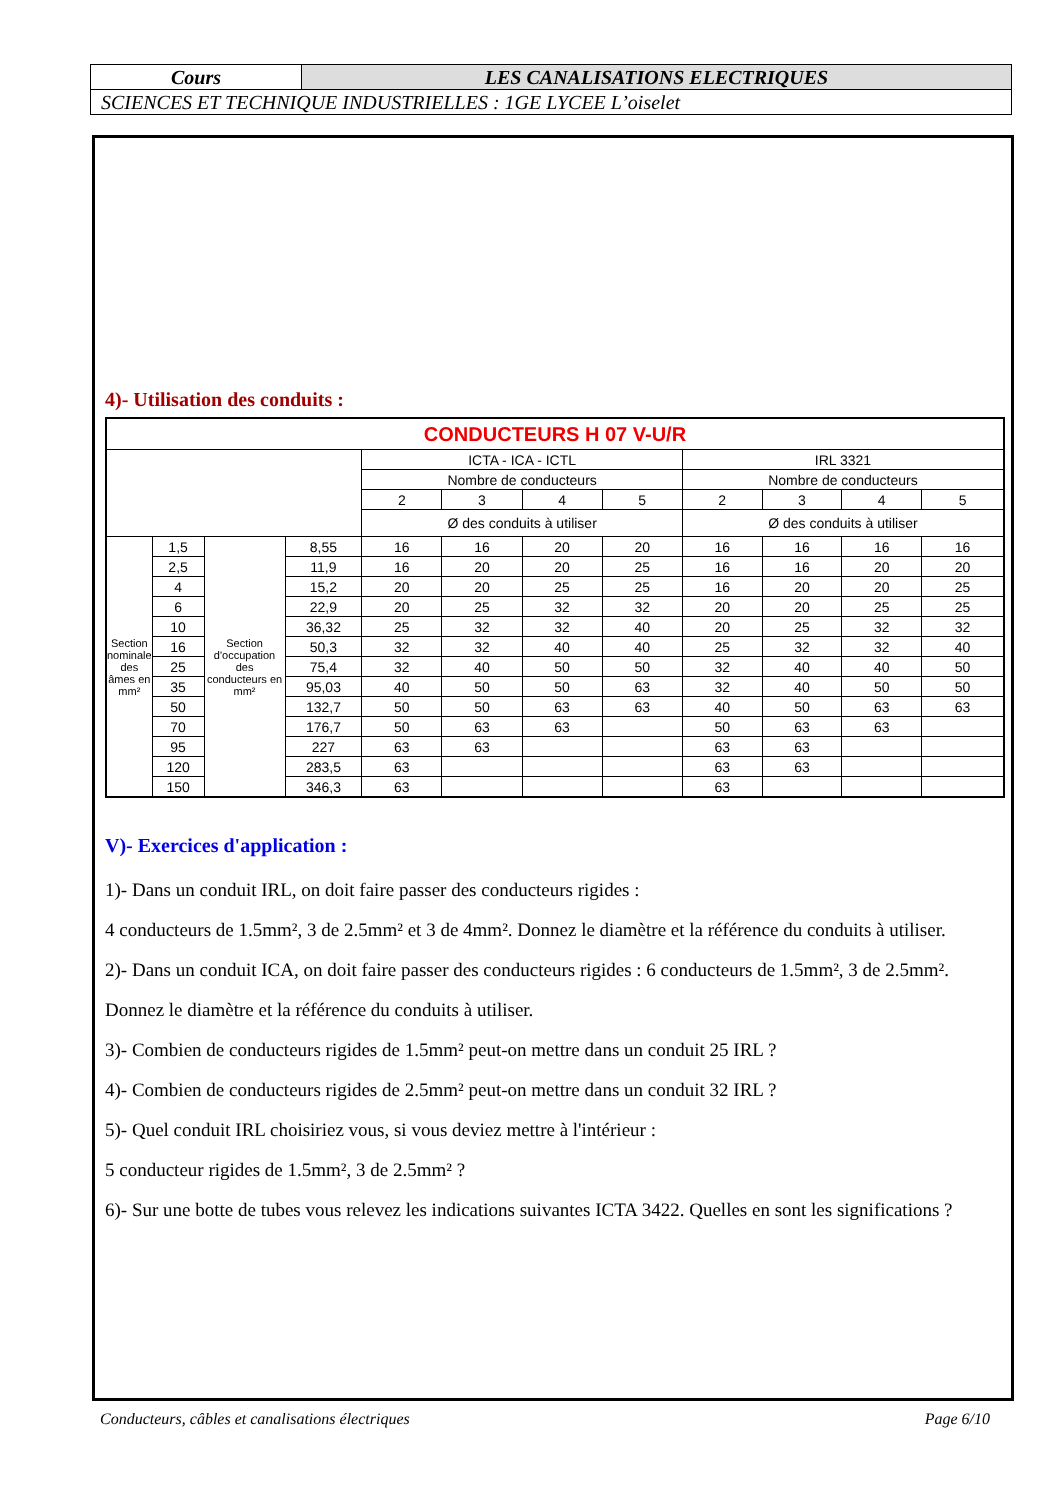| Cours | LES CANALISATIONS ELECTRIQUES |
| SCIENCES ET TECHNIQUE INDUSTRIELLES : 1GE LYCEE L’oiselet | |
4)- Utilisation des conduits :
| CONDUCTEURS H 07 V-U/R | | | | | | | | | | | |
| --- | --- | --- | --- | --- | --- | --- | --- | --- | --- | --- | --- |
| | | | | ICTA - ICA - ICTL | | | | IRL 3321 | | | |
| | | | | Nombre de conducteurs | | | | Nombre de conducteurs | | | |
| | | | | 2 | 3 | 4 | 5 | 2 | 3 | 4 | 5 |
| | | | | Ø des conduits à utiliser | | | | Ø des conduits à utiliser | | | |
| Section nominale des âmes en mm² | 1,5 | Section d'occupation des conducteurs en mm² | 8,55 | 16 | 16 | 20 | 20 | 16 | 16 | 16 | 16 |
| | 2,5 | | 11,9 | 16 | 20 | 20 | 25 | 16 | 16 | 20 | 20 |
| | 4 | | 15,2 | 20 | 20 | 25 | 25 | 16 | 20 | 20 | 25 |
| | 6 | | 22,9 | 20 | 25 | 32 | 32 | 20 | 20 | 25 | 25 |
| | 10 | | 36,32 | 25 | 32 | 32 | 40 | 20 | 25 | 32 | 32 |
| | 16 | | 50,3 | 32 | 32 | 40 | 40 | 25 | 32 | 32 | 40 |
| | 25 | | 75,4 | 32 | 40 | 50 | 50 | 32 | 40 | 40 | 50 |
| | 35 | | 95,03 | 40 | 50 | 50 | 63 | 32 | 40 | 50 | 50 |
| | 50 | | 132,7 | 50 | 50 | 63 | 63 | 40 | 50 | 63 | 63 |
| | 70 | | 176,7 | 50 | 63 | 63 | | 50 | 63 | 63 | |
| | 95 | | 227 | 63 | 63 | | | 63 | 63 | | |
| | 120 | | 283,5 | 63 | | | | 63 | 63 | | |
| | 150 | | 346,3 | 63 | | | | 63 | | | |
V)- Exercices d'application :
1)- Dans un conduit IRL, on doit faire passer des conducteurs rigides :
4 conducteurs de 1.5mm², 3 de 2.5mm² et 3 de 4mm². Donnez le diamètre et la référence du conduits à utiliser.
2)- Dans un conduit ICA, on doit faire passer des conducteurs rigides : 6 conducteurs de 1.5mm², 3 de 2.5mm².
Donnez le diamètre et la référence du conduits à utiliser.
3)- Combien de conducteurs rigides de 1.5mm² peut-on mettre dans un conduit 25 IRL ?
4)- Combien de conducteurs rigides de 2.5mm² peut-on mettre dans un conduit 32 IRL ?
5)- Quel conduit IRL choisiriez vous, si vous deviez mettre à l'intérieur :
5 conducteur rigides de 1.5mm², 3 de 2.5mm² ?
6)- Sur une botte de tubes vous relevez les indications suivantes ICTA 3422. Quelles en sont les significations ?
Conducteurs, câbles et canalisations électriques Page 6/10